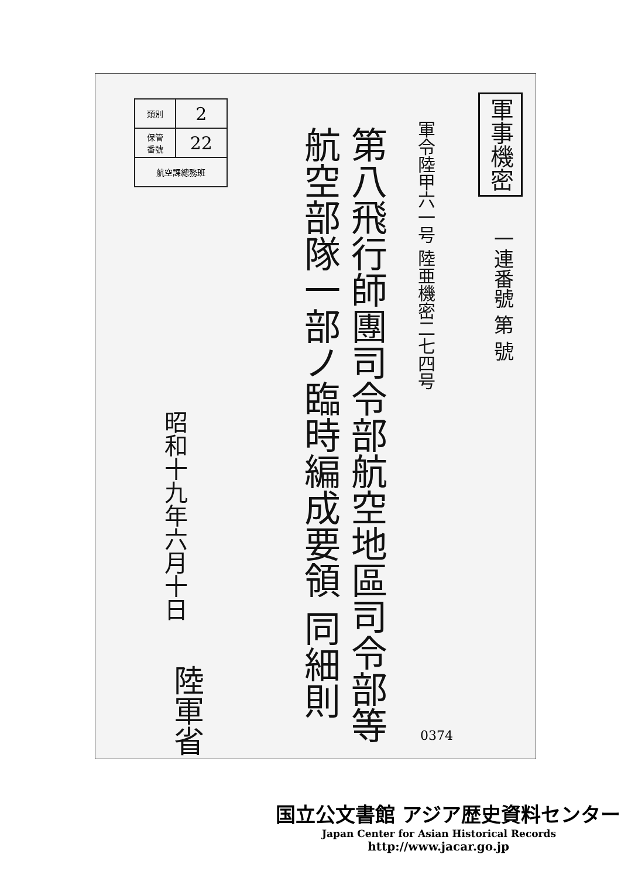| 類別 | 2 |
| 保管 番號 | 22 |
| 航空課總務班 | |
軍事機密
一連番號 第 號
軍令陸甲六一号 陸亜機密二七四号
第八飛行師團司令部航空地區司令部等 航空部隊一部ノ臨時編成要領 同細則
昭和十九年六月十日
陸軍省
0374
国立公文書館 アジア歴史資料センター
Japan Center for Asian Historical Records
http://www.jacar.go.jp